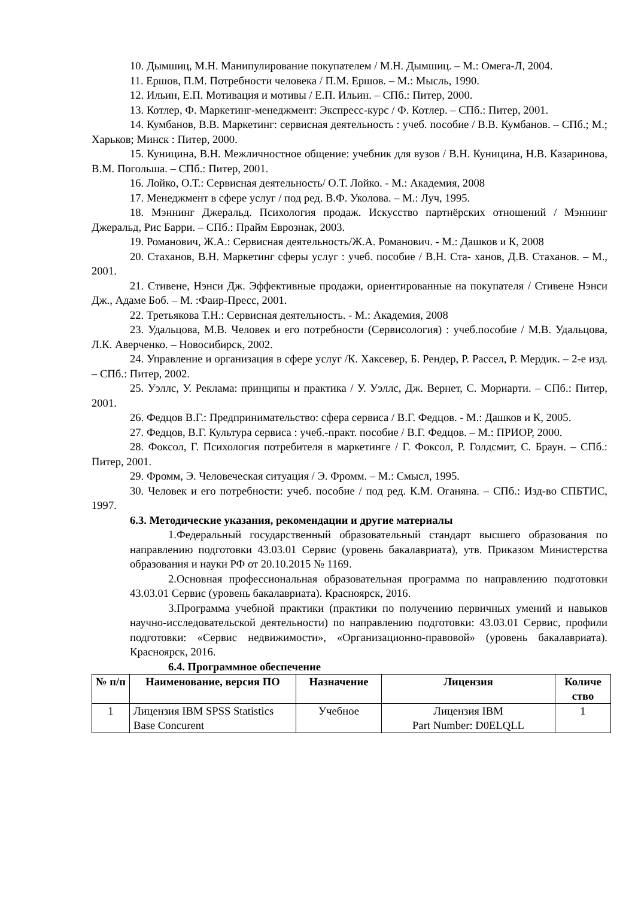10. Дымшиц, М.Н. Манипулирование покупателем / М.Н. Дымшиц. – М.: Омега-Л, 2004.
11. Ершов, П.М. Потребности человека / П.М. Ершов. – М.: Мысль, 1990.
12. Ильин, Е.П. Мотивация и мотивы / Е.П. Ильин. – СПб.: Питер, 2000.
13. Котлер, Ф. Маркетинг-менеджмент: Экспресс-курс / Ф. Котлер. – СПб.: Питер, 2001.
14. Кумбанов, В.В. Маркетинг: сервисная деятельность : учеб. пособие / В.В. Кумбанов. – СПб.; М.; Харьков; Минск : Питер, 2000.
15. Куницина, В.Н. Межличностное общение: учебник для вузов / В.Н. Куницина, Н.В. Казаринова, В.М. Погольша. – СПб.: Питер, 2001.
16. Лойко, О.Т.: Сервисная деятельность/ О.Т. Лойко. - М.: Академия, 2008
17. Менеджмент в сфере услуг / под ред. В.Ф. Уколова. – М.: Луч, 1995.
18. Мэннинг Джеральд. Психология продаж. Искусство партнёрских отношений / Мэннинг Джеральд, Рис Барри. – СПб.: Прайм Еврознак, 2003.
19. Романович, Ж.А.: Сервисная деятельность/Ж.А. Романович. - М.: Дашков и К, 2008
20. Стаханов, В.Н. Маркетинг сферы услуг : учеб. пособие / В.Н. Ста- ханов, Д.В. Стаханов. – М., 2001.
21. Стивене, Нэнси Дж. Эффективные продажи, ориентированные на покупателя / Стивене Нэнси Дж., Адаме Боб. – М. :Фаир-Пресс, 2001.
22. Третьякова Т.Н.: Сервисная деятельность. - М.: Академия, 2008
23. Удальцова, М.В. Человек и его потребности (Сервисология) : учеб.пособие / М.В. Удальцова, Л.К. Аверченко. – Новосибирск, 2002.
24. Управление и организация в сфере услуг /К. Хаксевер, Б. Рендер, Р. Рассел, Р. Мердик. – 2-е изд. – СПб.: Питер, 2002.
25. Уэллс, У. Реклама: принципы и практика / У. Уэллс, Дж. Вернет, С. Мориарти. – СПб.: Питер, 2001.
26. Федцов В.Г.: Предпринимательство: сфера сервиса / В.Г. Федцов. - М.: Дашков и К, 2005.
27. Федцов, В.Г. Культура сервиса : учеб.-практ. пособие / В.Г. Федцов. – М.: ПРИОР, 2000.
28. Фоксол, Г. Психология потребителя в маркетинге / Г. Фоксол, Р. Голдсмит, С. Браун. – СПб.: Питер, 2001.
29. Фромм, Э. Человеческая ситуация / Э. Фромм. – М.: Смысл, 1995.
30. Человек и его потребности: учеб. пособие / под ред. К.М. Оганяна. – СПб.: Изд-во СПБТИС, 1997.
6.3. Методические указания, рекомендации и другие материалы
1.Федеральный государственный образовательный стандарт высшего образования по направлению подготовки 43.03.01 Сервис (уровень бакалавриата), утв. Приказом Министерства образования и науки РФ от 20.10.2015 № 1169.
2.Основная профессиональная образовательная программа по направлению подготовки 43.03.01 Сервис (уровень бакалавриата). Красноярск, 2016.
3.Программа учебной практики (практики по получению первичных умений и навыков научно-исследовательской деятельности) по направлению подготовки: 43.03.01 Сервис, профили подготовки: «Сервис недвижимости», «Организационно-правовой» (уровень бакалавриата). Красноярск, 2016.
6.4. Программное обеспечение
| № п/п | Наименование, версия ПО | Назначение | Лицензия | Количе ство |
| --- | --- | --- | --- | --- |
| 1 | Лицензия IBM SPSS Statistics Base Concurent | Учебное | Лицензия IBM Part Number: D0ELQLL | 1 |